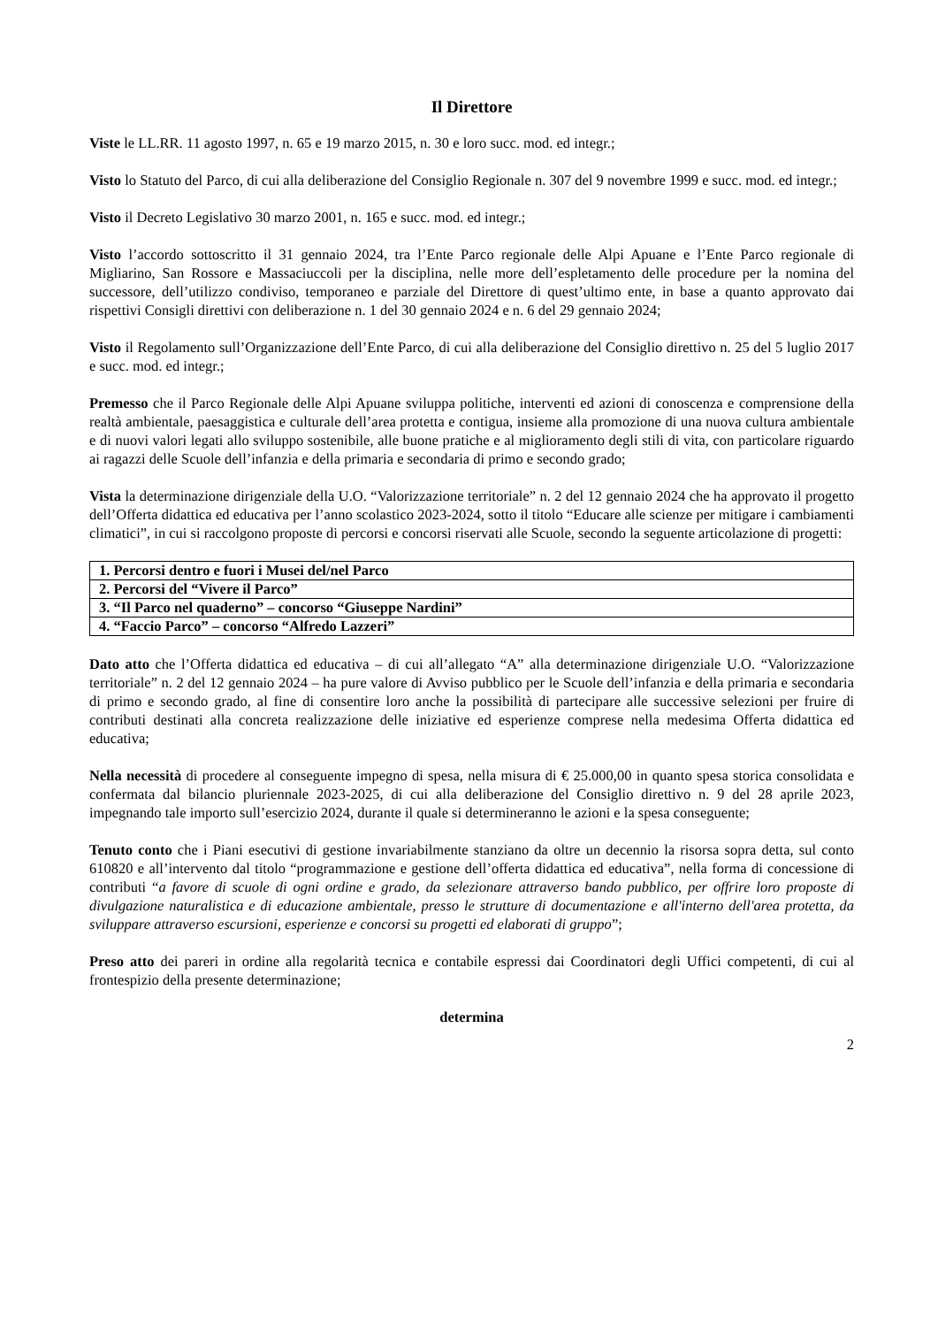Il Direttore
Viste le LL.RR. 11 agosto 1997, n. 65 e 19 marzo 2015, n. 30 e loro succ. mod. ed integr.;
Visto lo Statuto del Parco, di cui alla deliberazione del Consiglio Regionale n. 307 del 9 novembre 1999 e succ. mod. ed integr.;
Visto il Decreto Legislativo 30 marzo 2001, n. 165 e succ. mod. ed integr.;
Visto l’accordo sottoscritto il 31 gennaio 2024, tra l’Ente Parco regionale delle Alpi Apuane e l’Ente Parco regionale di Migliarino, San Rossore e Massaciuccoli per la disciplina, nelle more dell’espletamento delle procedure per la nomina del successore, dell’utilizzo condiviso, temporaneo e parziale del Direttore di quest’ultimo ente, in base a quanto approvato dai rispettivi Consigli direttivi con deliberazione n. 1 del 30 gennaio 2024 e n. 6 del 29 gennaio 2024;
Visto il Regolamento sull’Organizzazione dell’Ente Parco, di cui alla deliberazione del Consiglio direttivo n. 25 del 5 luglio 2017 e succ. mod. ed integr.;
Premesso che il Parco Regionale delle Alpi Apuane sviluppa politiche, interventi ed azioni di conoscenza e comprensione della realtà ambientale, paesaggistica e culturale dell’area protetta e contigua, insieme alla promozione di una nuova cultura ambientale e di nuovi valori legati allo sviluppo sostenibile, alle buone pratiche e al miglioramento degli stili di vita, con particolare riguardo ai ragazzi delle Scuole dell’infanzia e della primaria e secondaria di primo e secondo grado;
Vista la determinazione dirigenziale della U.O. “Valorizzazione territoriale” n. 2 del 12 gennaio 2024 che ha approvato il progetto dell’Offerta didattica ed educativa per l’anno scolastico 2023-2024, sotto il titolo “Educare alle scienze per mitigare i cambiamenti climatici”, in cui si raccolgono proposte di percorsi e concorsi riservati alle Scuole, secondo la seguente articolazione di progetti:
| 1. Percorsi dentro e fuori i Musei del/nel Parco |
| 2. Percorsi del “Vivere il Parco” |
| 3. “Il Parco nel quaderno” – concorso “Giuseppe Nardini” |
| 4. “Faccio Parco” – concorso “Alfredo Lazzeri” |
Dato atto che l’Offerta didattica ed educativa – di cui all’allegato “A” alla determinazione dirigenziale U.O. “Valorizzazione territoriale” n. 2 del 12 gennaio 2024 – ha pure valore di Avviso pubblico per le Scuole dell’infanzia e della primaria e secondaria di primo e secondo grado, al fine di consentire loro anche la possibilità di partecipare alle successive selezioni per fruire di contributi destinati alla concreta realizzazione delle iniziative ed esperienze comprese nella medesima Offerta didattica ed educativa;
Nella necessità di procedere al conseguente impegno di spesa, nella misura di € 25.000,00 in quanto spesa storica consolidata e confermata dal bilancio pluriennale 2023-2025, di cui alla deliberazione del Consiglio direttivo n. 9 del 28 aprile 2023, impegnando tale importo sull’esercizio 2024, durante il quale si determineranno le azioni e la spesa conseguente;
Tenuto conto che i Piani esecutivi di gestione invariabilmente stanziano da oltre un decennio la risorsa sopra detta, sul conto 610820 e all’intervento dal titolo “programmazione e gestione dell’offerta didattica ed educativa”, nella forma di concessione di contributi “a favore di scuole di ogni ordine e grado, da selezionare attraverso bando pubblico, per offrire loro proposte di divulgazione naturalistica e di educazione ambientale, presso le strutture di documentazione e all'interno dell'area protetta, da sviluppare attraverso escursioni, esperienze e concorsi su progetti ed elaborati di gruppo”;
Preso atto dei pareri in ordine alla regolarità tecnica e contabile espressi dai Coordinatori degli Uffici competenti, di cui al frontespizio della presente determinazione;
determina
2